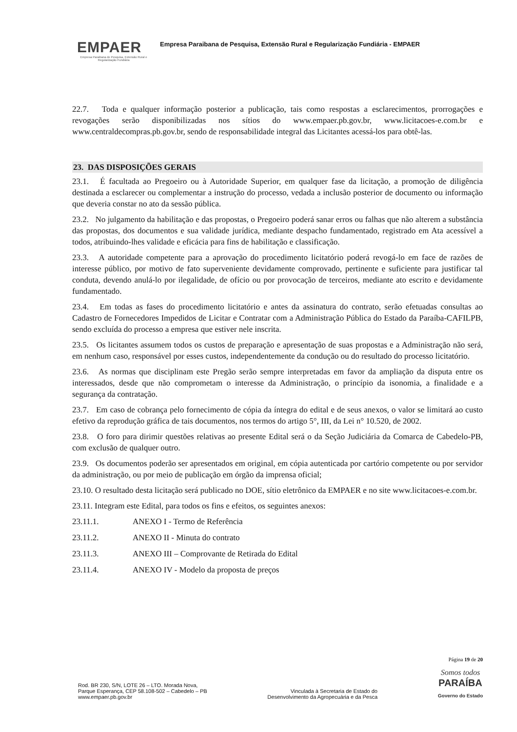EMPAER
Empresa Paraibana de Pesquisa, Extensão Rural e Regularização Fundiária
Empresa Paraibana de Pesquisa, Extensão Rural e Regularização Fundiária - EMPAER
22.7. Toda e qualquer informação posterior a publicação, tais como respostas a esclarecimentos, prorrogações e revogações serão disponibilizadas nos sítios do www.empaer.pb.gov.br, www.licitacoes-e.com.br e www.centraldecompras.pb.gov.br, sendo de responsabilidade integral das Licitantes acessá-los para obtê-las.
23. DAS DISPOSIÇÕES GERAIS
23.1. É facultada ao Pregoeiro ou à Autoridade Superior, em qualquer fase da licitação, a promoção de diligência destinada a esclarecer ou complementar a instrução do processo, vedada a inclusão posterior de documento ou informação que deveria constar no ato da sessão pública.
23.2. No julgamento da habilitação e das propostas, o Pregoeiro poderá sanar erros ou falhas que não alterem a substância das propostas, dos documentos e sua validade jurídica, mediante despacho fundamentado, registrado em Ata acessível a todos, atribuindo-lhes validade e eficácia para fins de habilitação e classificação.
23.3. A autoridade competente para a aprovação do procedimento licitatório poderá revogá-lo em face de razões de interesse público, por motivo de fato superveniente devidamente comprovado, pertinente e suficiente para justificar tal conduta, devendo anulá-lo por ilegalidade, de ofício ou por provocação de terceiros, mediante ato escrito e devidamente fundamentado.
23.4. Em todas as fases do procedimento licitatório e antes da assinatura do contrato, serão efetuadas consultas ao Cadastro de Fornecedores Impedidos de Licitar e Contratar com a Administração Pública do Estado da Paraíba-CAFILPB, sendo excluída do processo a empresa que estiver nele inscrita.
23.5. Os licitantes assumem todos os custos de preparação e apresentação de suas propostas e a Administração não será, em nenhum caso, responsável por esses custos, independentemente da condução ou do resultado do processo licitatório.
23.6. As normas que disciplinam este Pregão serão sempre interpretadas em favor da ampliação da disputa entre os interessados, desde que não comprometam o interesse da Administração, o princípio da isonomia, a finalidade e a segurança da contratação.
23.7. Em caso de cobrança pelo fornecimento de cópia da íntegra do edital e de seus anexos, o valor se limitará ao custo efetivo da reprodução gráfica de tais documentos, nos termos do artigo 5°, III, da Lei n° 10.520, de 2002.
23.8. O foro para dirimir questões relativas ao presente Edital será o da Seção Judiciária da Comarca de Cabedelo-PB, com exclusão de qualquer outro.
23.9. Os documentos poderão ser apresentados em original, em cópia autenticada por cartório competente ou por servidor da administração, ou por meio de publicação em órgão da imprensa oficial;
23.10. O resultado desta licitação será publicado no DOE, sítio eletrônico da EMPAER e no site www.licitacoes-e.com.br.
23.11. Integram este Edital, para todos os fins e efeitos, os seguintes anexos:
23.11.1. ANEXO I - Termo de Referência
23.11.2. ANEXO II - Minuta do contrato
23.11.3. ANEXO III – Comprovante de Retirada do Edital
23.11.4. ANEXO IV - Modelo da proposta de preços
Página 19 de 20
Rod. BR 230, S/N, LOTE 26 – LTO. Morada Nova,
Parque Esperança, CEP 58.108-502 – Cabedelo – PB
www.empaer.pb.gov.br
Vinculada à Secretaria de Estado do
Desenvolvimento da Agropecuária e da Pesca
Somos todos
PARAÍBA
Governo do Estado